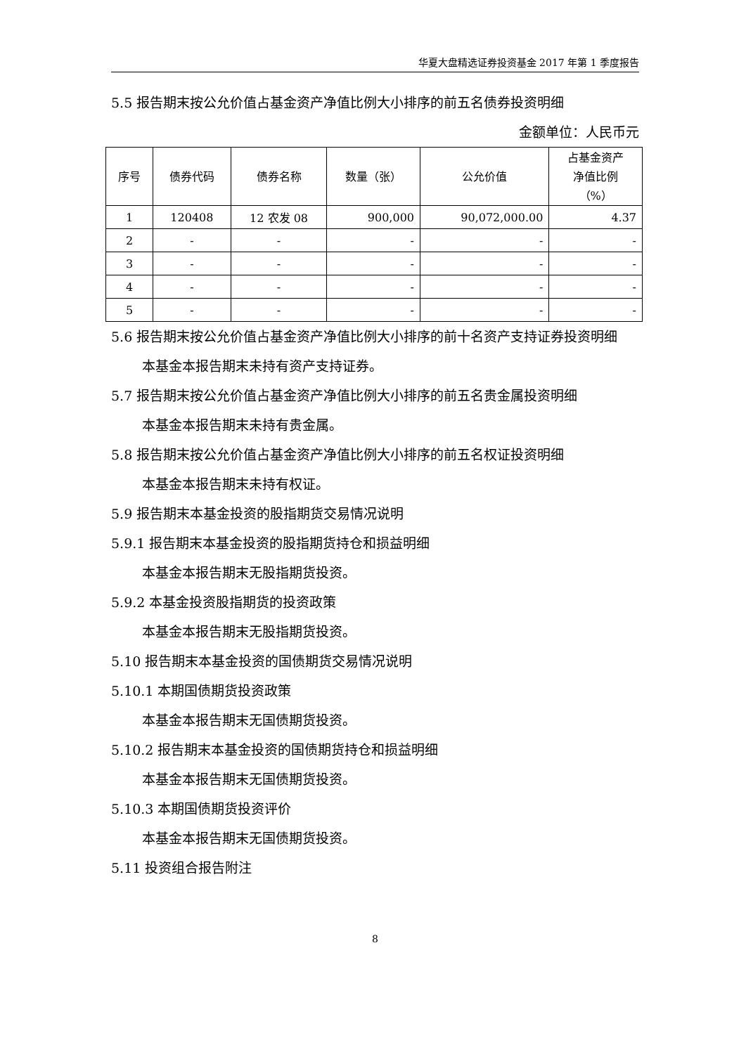华夏大盘精选证券投资基金 2017 年第 1 季度报告
5.5 报告期末按公允价值占基金资产净值比例大小排序的前五名债券投资明细
金额单位：人民币元
| 序号 | 债券代码 | 债券名称 | 数量（张） | 公允价值 | 占基金资产 净值比例 （%） |
| --- | --- | --- | --- | --- | --- |
| 1 | 120408 | 12 农发 08 | 900,000 | 90,072,000.00 | 4.37 |
| 2 | - | - | - | - | - |
| 3 | - | - | - | - | - |
| 4 | - | - | - | - | - |
| 5 | - | - | - | - | - |
5.6 报告期末按公允价值占基金资产净值比例大小排序的前十名资产支持证券投资明细
本基金本报告期末未持有资产支持证券。
5.7 报告期末按公允价值占基金资产净值比例大小排序的前五名贵金属投资明细
本基金本报告期末未持有贵金属。
5.8 报告期末按公允价值占基金资产净值比例大小排序的前五名权证投资明细
本基金本报告期末未持有权证。
5.9 报告期末本基金投资的股指期货交易情况说明
5.9.1 报告期末本基金投资的股指期货持仓和损益明细
本基金本报告期末无股指期货投资。
5.9.2 本基金投资股指期货的投资政策
本基金本报告期末无股指期货投资。
5.10 报告期末本基金投资的国债期货交易情况说明
5.10.1 本期国债期货投资政策
本基金本报告期末无国债期货投资。
5.10.2 报告期末本基金投资的国债期货持仓和损益明细
本基金本报告期末无国债期货投资。
5.10.3 本期国债期货投资评价
本基金本报告期末无国债期货投资。
5.11 投资组合报告附注
8